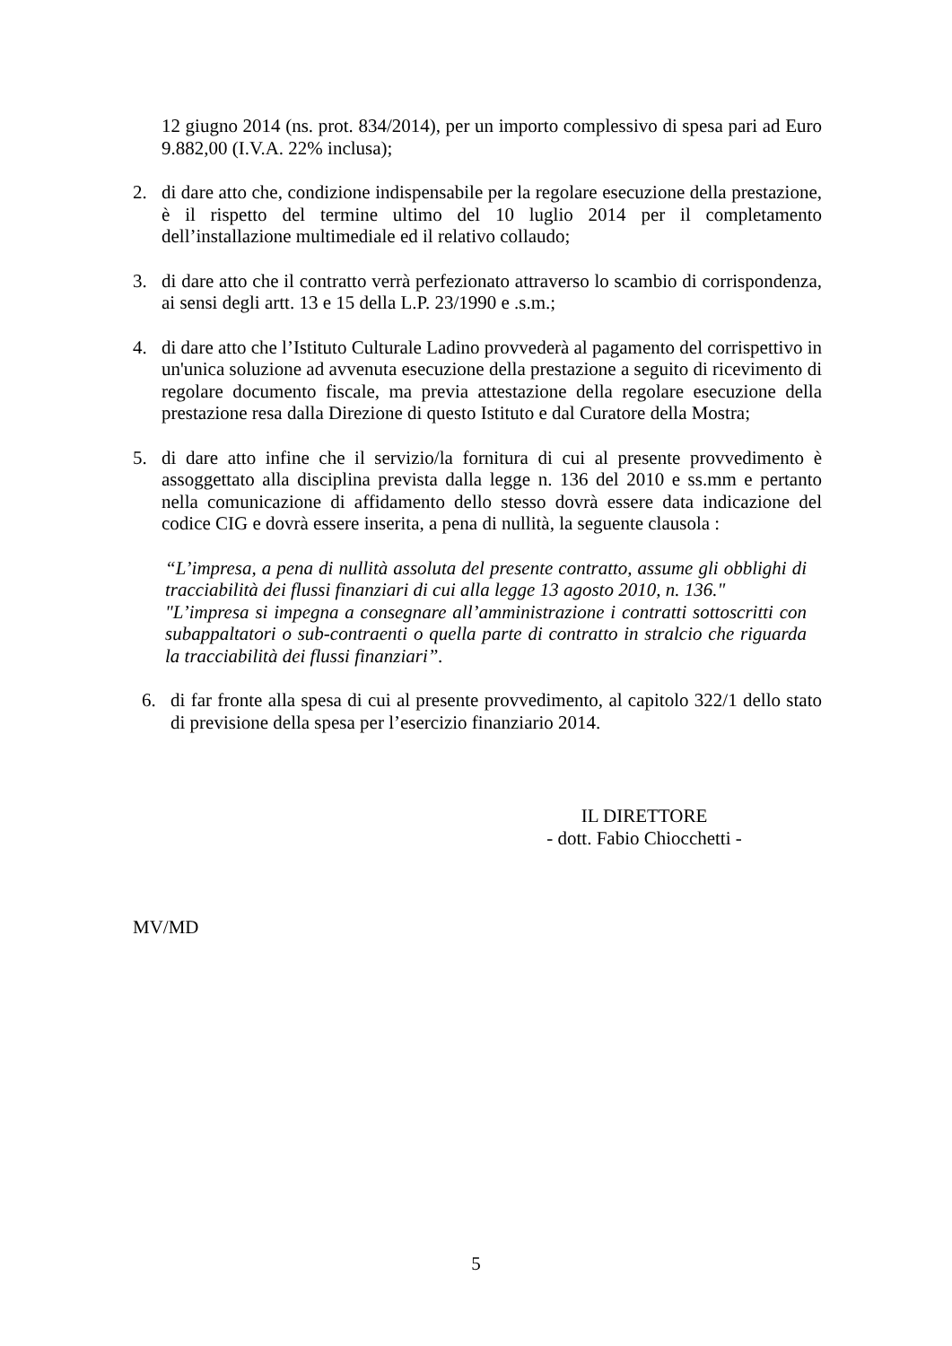12 giugno 2014 (ns. prot. 834/2014), per un importo complessivo di spesa pari ad Euro 9.882,00 (I.V.A. 22% inclusa);
2. di dare atto che, condizione indispensabile per la regolare esecuzione della prestazione, è il rispetto del termine ultimo del 10 luglio 2014 per il completamento dell’installazione multimediale ed il relativo collaudo;
3. di dare atto che il contratto verrà perfezionato attraverso lo scambio di corrispondenza, ai sensi degli artt. 13 e 15 della L.P. 23/1990 e .s.m.;
4. di dare atto che l’Istituto Culturale Ladino provvederà al pagamento del corrispettivo in un'unica soluzione ad avvenuta esecuzione della prestazione a seguito di ricevimento di regolare documento fiscale, ma previa attestazione della regolare esecuzione della prestazione resa dalla Direzione di questo Istituto e dal Curatore della Mostra;
5. di dare atto infine che il servizio/la fornitura di cui al presente provvedimento è assoggettato alla disciplina prevista dalla legge n. 136 del 2010 e ss.mm e pertanto nella comunicazione di affidamento dello stesso dovrà essere data indicazione del codice CIG e dovrà essere inserita, a pena di nullità, la seguente clausola :
“L’impresa, a pena di nullità assoluta del presente contratto, assume gli obblighi di tracciabilità dei flussi finanziari di cui alla legge 13 agosto 2010, n. 136."
"L’impresa si impegna a consegnare all’amministrazione i contratti sottoscritti con subappaltatori o sub-contraenti o quella parte di contratto in stralcio che riguarda la tracciabilità dei flussi finanziari”.
6. di far fronte alla spesa di cui al presente provvedimento, al capitolo 322/1 dello stato di previsione della spesa per l’esercizio finanziario 2014.
IL DIRETTORE
- dott. Fabio Chiocchetti -
MV/MD
5